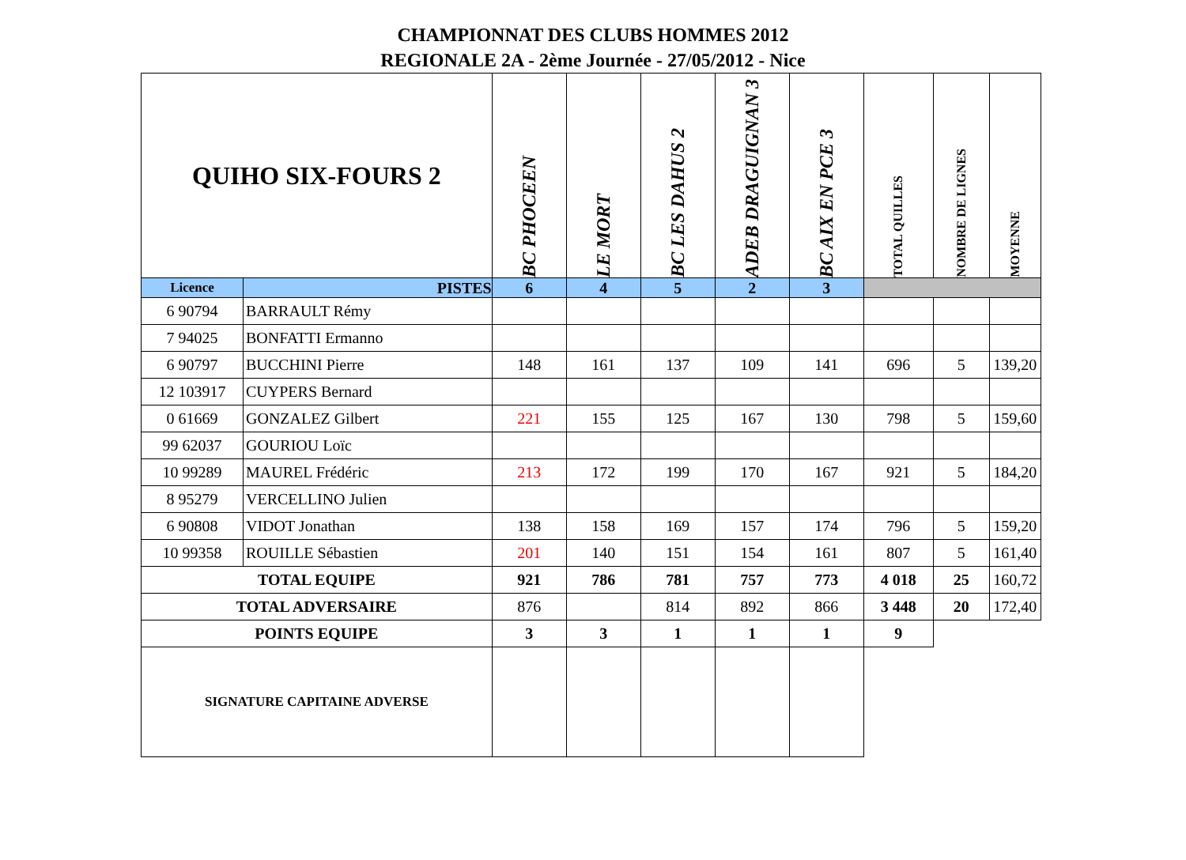CHAMPIONNAT DES CLUBS HOMMES 2012
REGIONALE 2A - 2ème Journée - 27/05/2012 - Nice
| QUIHO SIX-FOURS 2 | | BC PHOCEEN | LE MORT | BC LES DAHUS 2 | ADEB DRAGUIGNAN 3 | BC AIX EN PCE 3 | TOTAL QUILLES | NOMBRE DE LIGNES | MOYENNE |
| --- | --- | --- | --- | --- | --- | --- | --- | --- | --- |
| Licence | PISTES | 6 | 4 | 5 | 2 | 3 | | | |
| 6 90794 | BARRAULT Rémy | | | | | | | | |
| 7 94025 | BONFATTI Ermanno | | | | | | | | |
| 6 90797 | BUCCHINI Pierre | 148 | 161 | 137 | 109 | 141 | 696 | 5 | 139,20 |
| 12 103917 | CUYPERS Bernard | | | | | | | | |
| 0 61669 | GONZALEZ Gilbert | 221 | 155 | 125 | 167 | 130 | 798 | 5 | 159,60 |
| 99 62037 | GOURIOU Loïc | | | | | | | | |
| 10 99289 | MAUREL Frédéric | 213 | 172 | 199 | 170 | 167 | 921 | 5 | 184,20 |
| 8 95279 | VERCELLINO Julien | | | | | | | | |
| 6 90808 | VIDOT Jonathan | 138 | 158 | 169 | 157 | 174 | 796 | 5 | 159,20 |
| 10 99358 | ROUILLE Sébastien | 201 | 140 | 151 | 154 | 161 | 807 | 5 | 161,40 |
| TOTAL EQUIPE | | 921 | 786 | 781 | 757 | 773 | 4 018 | 25 | 160,72 |
| TOTAL ADVERSAIRE | | 876 | | 814 | 892 | 866 | 3 448 | 20 | 172,40 |
| POINTS EQUIPE | | 3 | 3 | 1 | 1 | 1 | 9 | | |
| SIGNATURE CAPITAINE ADVERSE | | | | | | | | | |